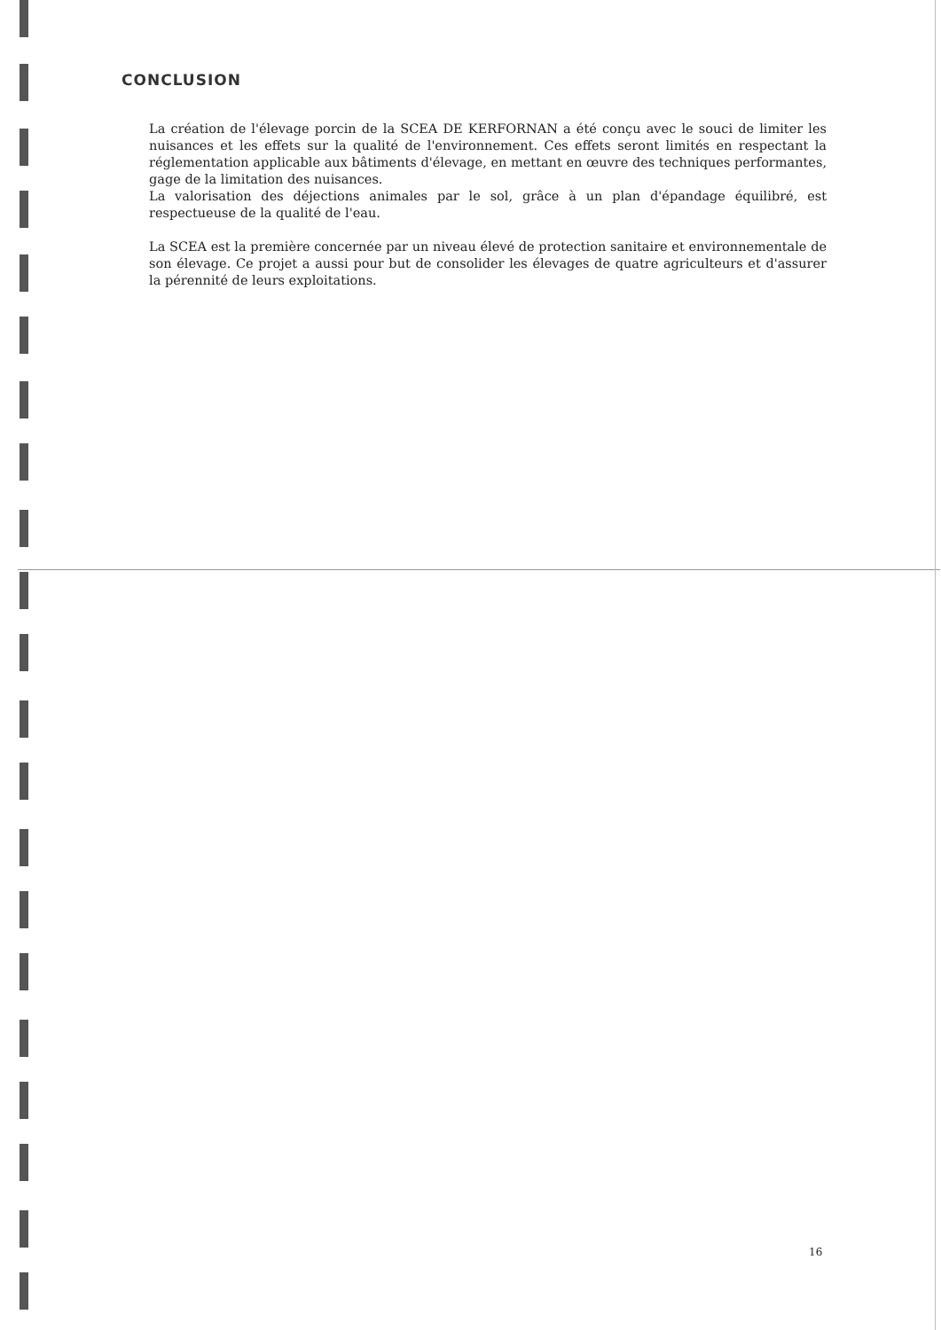CONCLUSION
La création de l'élevage porcin de la SCEA DE KERFORNAN a été conçu avec le souci de limiter les nuisances et les effets sur la qualité de l'environnement. Ces effets seront limités en respectant la réglementation applicable aux bâtiments d'élevage, en mettant en œuvre des techniques performantes, gage de la limitation des nuisances.
La valorisation des déjections animales par le sol, grâce à un plan d'épandage équilibré, est respectueuse de la qualité de l'eau.
La SCEA est la première concernée par un niveau élevé de protection sanitaire et environnementale de son élevage. Ce projet a aussi pour but de consolider les élevages de quatre agriculteurs et d'assurer la pérennité de leurs exploitations.
16